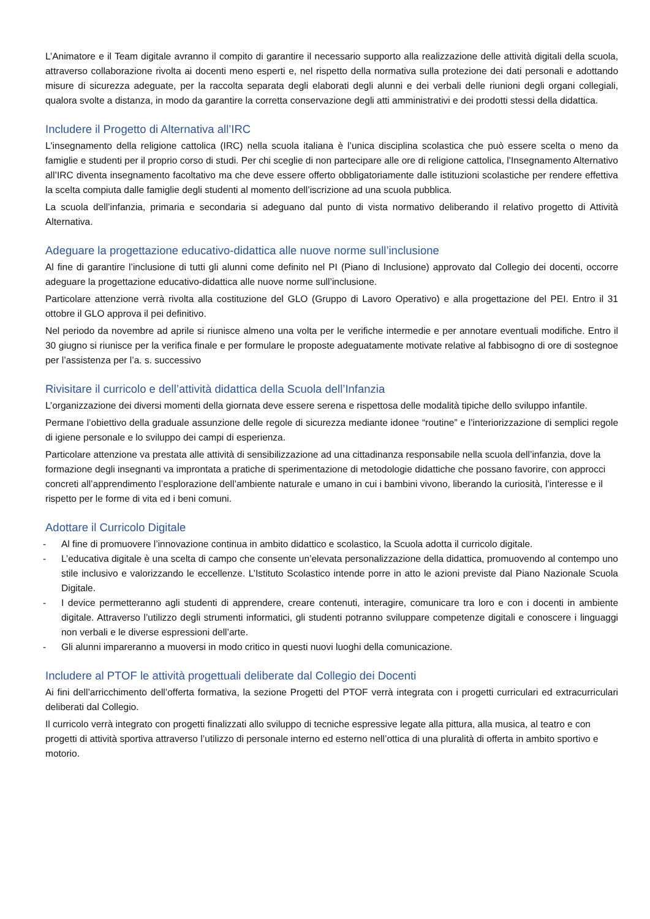L’Animatore e il Team digitale avranno il compito di garantire il necessario supporto alla realizzazione delle attività digitali della scuola, attraverso collaborazione rivolta ai docenti meno esperti e, nel rispetto della normativa sulla protezione dei dati personali e adottando misure di sicurezza adeguate, per la raccolta separata degli elaborati degli alunni e dei verbali delle riunioni degli organi collegiali, qualora svolte a distanza, in modo da garantire la corretta conservazione degli atti amministrativi e dei prodotti stessi della didattica.
Includere il Progetto di Alternativa all’IRC
L'insegnamento della religione cattolica (IRC) nella scuola italiana è l’unica disciplina scolastica che può essere scelta o meno da famiglie e studenti per il proprio corso di studi. Per chi sceglie di non partecipare alle ore di religione cattolica, l’Insegnamento Alternativo all’IRC diventa insegnamento facoltativo ma che deve essere offerto obbligatoriamente dalle istituzioni scolastiche per rendere effettiva la scelta compiuta dalle famiglie degli studenti al momento dell’iscrizione ad una scuola pubblica.
La scuola dell’infanzia, primaria e secondaria si adeguano dal punto di vista normativo deliberando il relativo progetto di Attività Alternativa.
Adeguare la progettazione educativo-didattica alle nuove norme sull’inclusione
Al fine di garantire l’inclusione di tutti gli alunni come definito nel PI (Piano di Inclusione) approvato dal Collegio dei docenti, occorre adeguare la progettazione educativo-didattica alle nuove norme sull’inclusione.
Particolare attenzione verrà rivolta alla costituzione del GLO (Gruppo di Lavoro Operativo) e alla progettazione del PEI. Entro il 31 ottobre il GLO approva il pei definitivo.
Nel periodo da novembre ad aprile si riunisce almeno una volta per le verifiche intermedie e per annotare eventuali modifiche. Entro il 30 giugno si riunisce per la verifica finale e per formulare le proposte adeguatamente motivate relative al fabbisogno di ore di sostegnoe per l’assistenza per l’a. s. successivo
Rivisitare il curricolo e dell’attività didattica della Scuola dell’Infanzia
L’organizzazione dei diversi momenti della giornata deve essere serena e rispettosa delle modalità tipiche dello sviluppo infantile.
Permane l’obiettivo della graduale assunzione delle regole di sicurezza mediante idonee “routine” e l’interiorizzazione di semplici regole di igiene personale e lo sviluppo dei campi di esperienza.
Particolare attenzione va prestata alle attività di sensibilizzazione ad una cittadinanza responsabile nella scuola dell’infanzia, dove la formazione degli insegnanti va improntata a pratiche di sperimentazione di metodologie didattiche che possano favorire, con approcci concreti all’apprendimento l’esplorazione dell’ambiente naturale e umano in cui i bambini vivono, liberando la curiosità, l’interesse e il rispetto per le forme di vita ed i beni comuni.
Adottare il Curricolo Digitale
- Al fine di promuovere l’innovazione continua in ambito didattico e scolastico, la Scuola adotta il curricolo digitale.
- L’educativa digitale è una scelta di campo che consente un’elevata personalizzazione della didattica, promuovendo al contempo uno stile inclusivo e valorizzando le eccellenze. L’Istituto Scolastico intende porre in atto le azioni previste dal Piano Nazionale Scuola Digitale.
- I device permetteranno agli studenti di apprendere, creare contenuti, interagire, comunicare tra loro e con i docenti in ambiente digitale. Attraverso l’utilizzo degli strumenti informatici, gli studenti potranno sviluppare competenze digitali e conoscere i linguaggi non verbali e le diverse espressioni dell’arte.
- Gli alunni impareranno a muoversi in modo critico in questi nuovi luoghi della comunicazione.
Includere al PTOF le attività progettuali deliberate dal Collegio dei Docenti
Ai fini dell’arricchimento dell’offerta formativa, la sezione Progetti del PTOF verrà integrata con i progetti curriculari ed extracurriculari deliberati dal Collegio.
Il curricolo verrà integrato con progetti finalizzati allo sviluppo di tecniche espressive legate alla pittura, alla musica, al teatro e con progetti di attività sportiva attraverso l’utilizzo di personale interno ed esterno nell’ottica di una pluralità di offerta in ambito sportivo e motorio.